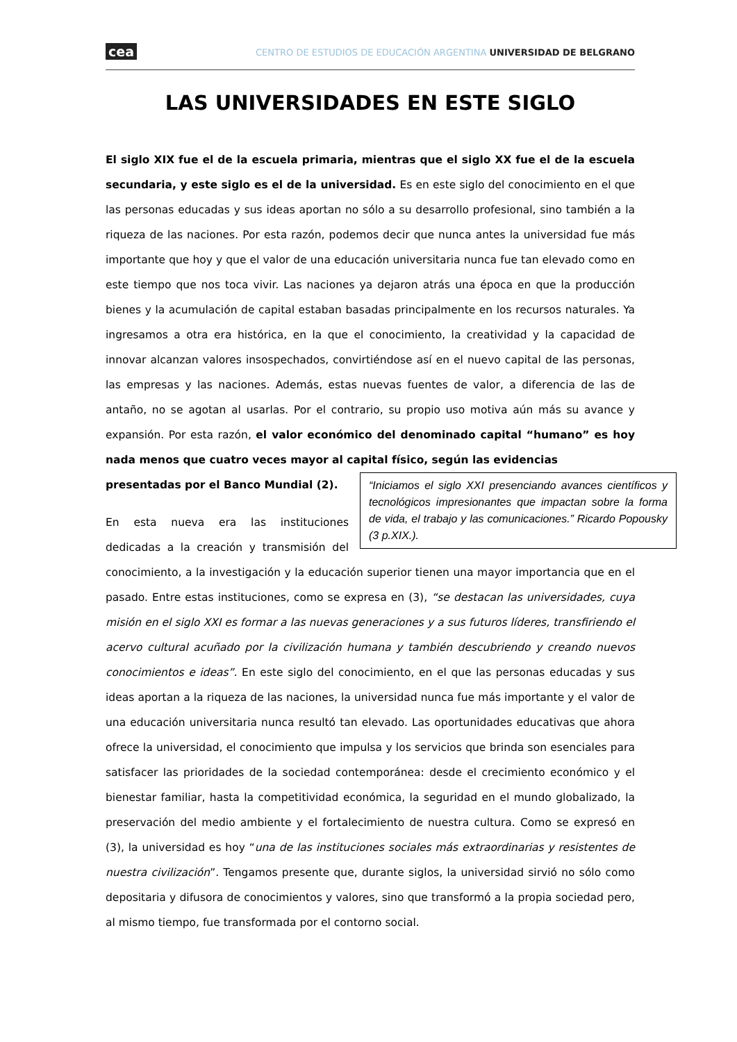cea CENTRO DE ESTUDIOS DE EDUCACIÓN ARGENTINA UNIVERSIDAD DE BELGRANO
LAS UNIVERSIDADES EN ESTE SIGLO
El siglo XIX fue el de la escuela primaria, mientras que el siglo XX fue el de la escuela secundaria, y este siglo es el de la universidad. Es en este siglo del conocimiento en el que las personas educadas y sus ideas aportan no sólo a su desarrollo profesional, sino también a la riqueza de las naciones. Por esta razón, podemos decir que nunca antes la universidad fue más importante que hoy y que el valor de una educación universitaria nunca fue tan elevado como en este tiempo que nos toca vivir. Las naciones ya dejaron atrás una época en que la producción bienes y la acumulación de capital estaban basadas principalmente en los recursos naturales. Ya ingresamos a otra era histórica, en la que el conocimiento, la creatividad y la capacidad de innovar alcanzan valores insospechados, convirtiéndose así en el nuevo capital de las personas, las empresas y las naciones. Además, estas nuevas fuentes de valor, a diferencia de las de antaño, no se agotan al usarlas. Por el contrario, su propio uso motiva aún más su avance y expansión. Por esta razón, el valor económico del denominado capital “humano” es hoy nada menos que cuatro veces mayor al capital físico, según las evidencias
“Iniciamos el siglo XXI presenciando avances científicos y tecnológicos impresionantes que impactan sobre la forma de vida, el trabajo y las comunicaciones.” Ricardo Popousky (3 p.XIX.).
presentadas por el Banco Mundial (2).
En esta nueva era las instituciones dedicadas a la creación y transmisión del conocimiento, a la investigación y la educación superior tienen una mayor importancia que en el pasado. Entre estas instituciones, como se expresa en (3), “se destacan las universidades, cuya misión en el siglo XXI es formar a las nuevas generaciones y a sus futuros líderes, transfiriendo el acervo cultural acuñado por la civilización humana y también descubriendo y creando nuevos conocimientos e ideas”. En este siglo del conocimiento, en el que las personas educadas y sus ideas aportan a la riqueza de las naciones, la universidad nunca fue más importante y el valor de una educación universitaria nunca resultó tan elevado. Las oportunidades educativas que ahora ofrece la universidad, el conocimiento que impulsa y los servicios que brinda son esenciales para satisfacer las prioridades de la sociedad contemporánea: desde el crecimiento económico y el bienestar familiar, hasta la competitividad económica, la seguridad en el mundo globalizado, la preservación del medio ambiente y el fortalecimiento de nuestra cultura. Como se expresó en (3), la universidad es hoy “una de las instituciones sociales más extraordinarias y resistentes de nuestra civilización”. Tengamos presente que, durante siglos, la universidad sirvió no sólo como depositaria y difusora de conocimientos y valores, sino que transformó a la propia sociedad pero, al mismo tiempo, fue transformada por el contorno social.